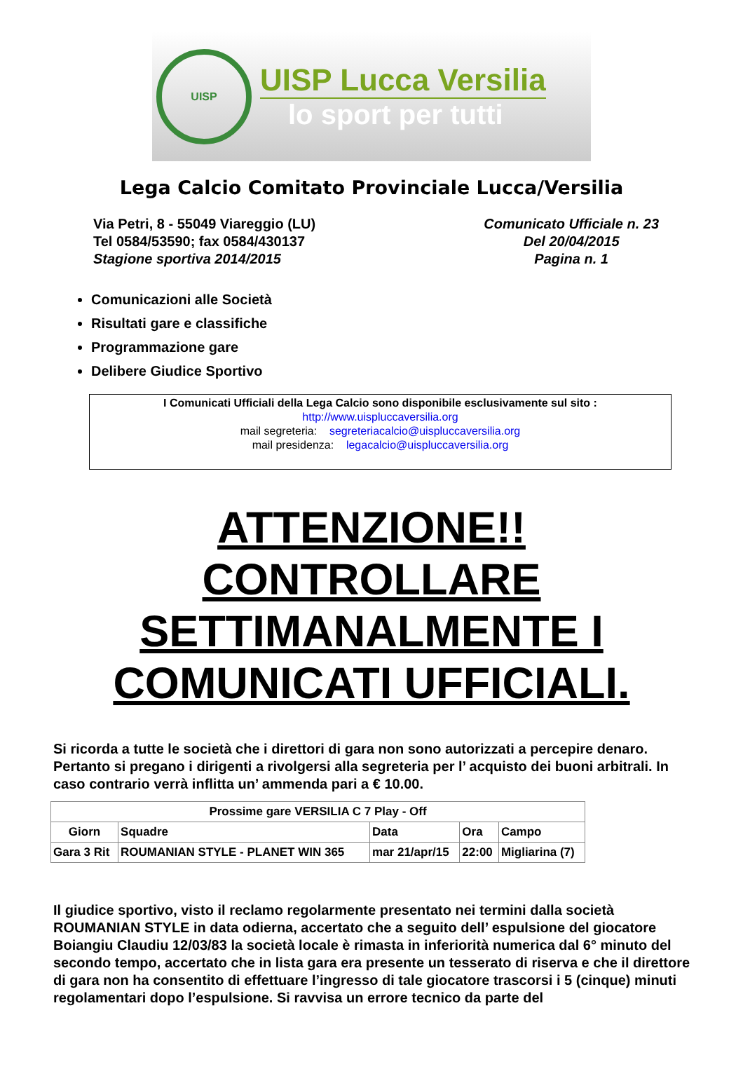UISP
UISP Lucca Versilia
lo sport per tutti
Lega Calcio Comitato Provinciale Lucca/Versilia
Via Petri, 8 - 55049 Viareggio (LU)
Tel 0584/53590; fax 0584/430137
Stagione sportiva 2014/2015
Comunicato Ufficiale n. 23
Del 20/04/2015
Pagina n. 1
Comunicazioni alle Società
Risultati gare e classifiche
Programmazione gare
Delibere Giudice Sportivo
I Comunicati Ufficiali della Lega Calcio sono disponibile esclusivamente sul sito :
http://www.uispluccaversilia.org
mail segreteria: segreteriacalcio@uispluccaversilia.org
mail presidenza: legacalcio@uispluccaversilia.org
ATTENZIONE!!
CONTROLLARE
SETTIMANALMENTE I
COMUNICATI UFFICIALI.
Si ricorda a tutte le società che i direttori di gara non sono autorizzati a percepire denaro. Pertanto si pregano i dirigenti a rivolgersi alla segreteria per l’ acquisto dei buoni arbitrali. In caso contrario verrà inflitta un’ ammenda pari a € 10.00.
| Prossime gare VERSILIA C 7 Play - Off | | | | |
| --- | --- | --- | --- | --- |
| Giorn | Squadre | Data | Ora | Campo |
| Gara 3 Rit | ROUMANIAN STYLE - PLANET WIN 365 | mar 21/apr/15 | 22:00 | Migliarina (7) |
Il giudice sportivo, visto il reclamo regolarmente presentato nei termini dalla società ROUMANIAN STYLE in data odierna, accertato che a seguito dell’ espulsione del giocatore Boiangiu Claudiu 12/03/83 la società locale è rimasta in inferiorità numerica dal 6° minuto del secondo tempo, accertato che in lista gara era presente un tesserato di riserva e che il direttore di gara non ha consentito di effettuare l’ingresso di tale giocatore trascorsi i 5 (cinque) minuti regolamentari dopo l’espulsione. Si ravvisa un errore tecnico da parte del